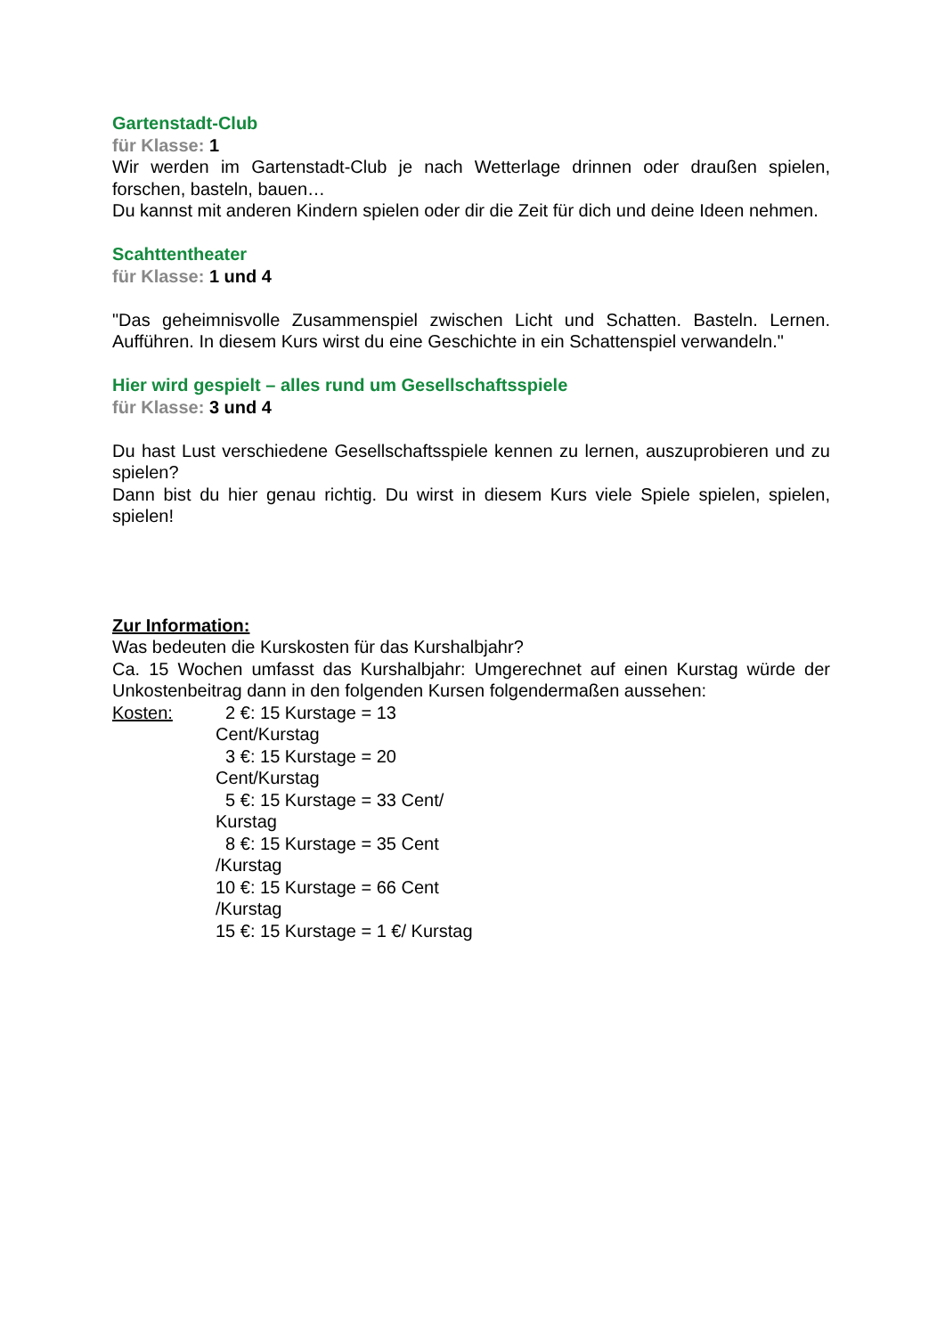Gartenstadt-Club
für Klasse: 1
Wir werden im Gartenstadt-Club je nach Wetterlage drinnen oder draußen spielen, forschen, basteln, bauen…
Du kannst mit anderen Kindern spielen oder dir die Zeit für dich und deine Ideen nehmen.
Scahttentheater
für Klasse: 1 und 4
"Das geheimnisvolle Zusammenspiel zwischen Licht und Schatten. Basteln. Lernen. Aufführen. In diesem Kurs wirst du eine Geschichte in ein Schattenspiel verwandeln."
Hier wird gespielt – alles rund um Gesellschaftsspiele
für Klasse: 3 und 4
Du hast Lust verschiedene Gesellschaftsspiele kennen zu lernen, auszuprobieren und zu spielen?
Dann bist du hier genau richtig. Du wirst in diesem Kurs viele Spiele spielen, spielen, spielen!
Zur Information:
Was bedeuten die Kurskosten für das Kurshalbjahr?
Ca. 15 Wochen umfasst das Kurshalbjahr: Umgerechnet auf einen Kurstag würde der Unkostenbeitrag dann in den folgenden Kursen folgendermaßen aussehen:
Kosten: 2 €: 15 Kurstage = 13 Cent/Kurstag
3 €: 15 Kurstage = 20 Cent/Kurstag
5 €: 15 Kurstage = 33 Cent/ Kurstag
8 €: 15 Kurstage = 35 Cent /Kurstag
10 €: 15 Kurstage = 66 Cent /Kurstag
15 €: 15 Kurstage = 1 €/ Kurstag